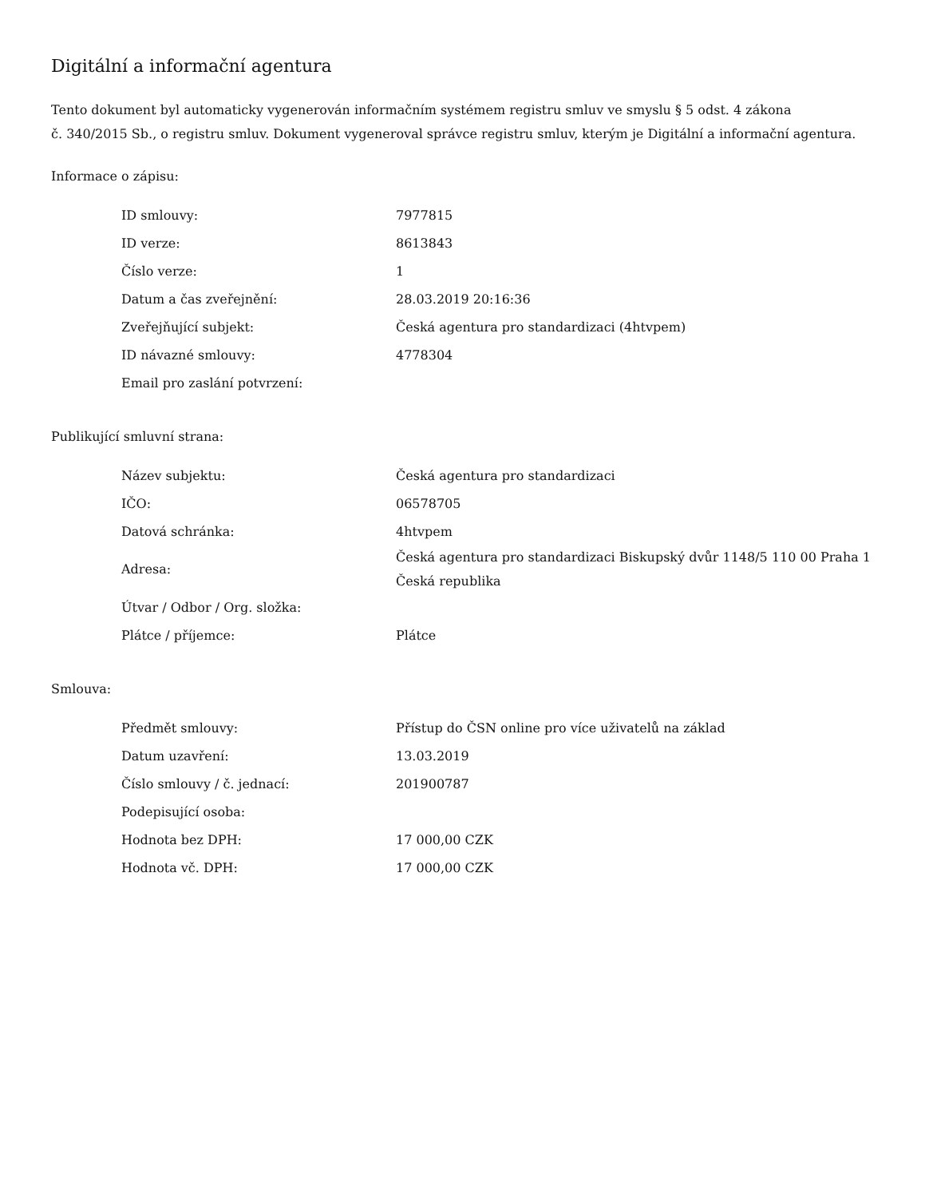Digitální a informační agentura
Tento dokument byl automaticky vygenerován informačním systémem registru smluv ve smyslu § 5 odst. 4 zákona
č. 340/2015 Sb., o registru smluv. Dokument vygeneroval správce registru smluv, kterým je Digitální a informační agentura.
Informace o zápisu:
| ID smlouvy: | 7977815 |
| ID verze: | 8613843 |
| Číslo verze: | 1 |
| Datum a čas zveřejnění: | 28.03.2019 20:16:36 |
| Zveřejňující subjekt: | Česká agentura pro standardizaci (4htvpem) |
| ID návazné smlouvy: | 4778304 |
| Email pro zaslání potvrzení: | |
Publikující smluvní strana:
| Název subjektu: | Česká agentura pro standardizaci |
| IČO: | 06578705 |
| Datová schránka: | 4htvpem |
| Adresa: | Česká agentura pro standardizaci Biskupský dvůr 1148/5 110 00 Praha 1 Česká republika |
| Útvar / Odbor / Org. složka: | |
| Plátce / příjemce: | Plátce |
Smlouva:
| Předmět smlouvy: | Přístup do ČSN online pro více uživatelů na základ |
| Datum uzavření: | 13.03.2019 |
| Číslo smlouvy / č. jednací: | 201900787 |
| Podepisující osoba: | |
| Hodnota bez DPH: | 17 000,00 CZK |
| Hodnota vč. DPH: | 17 000,00 CZK |